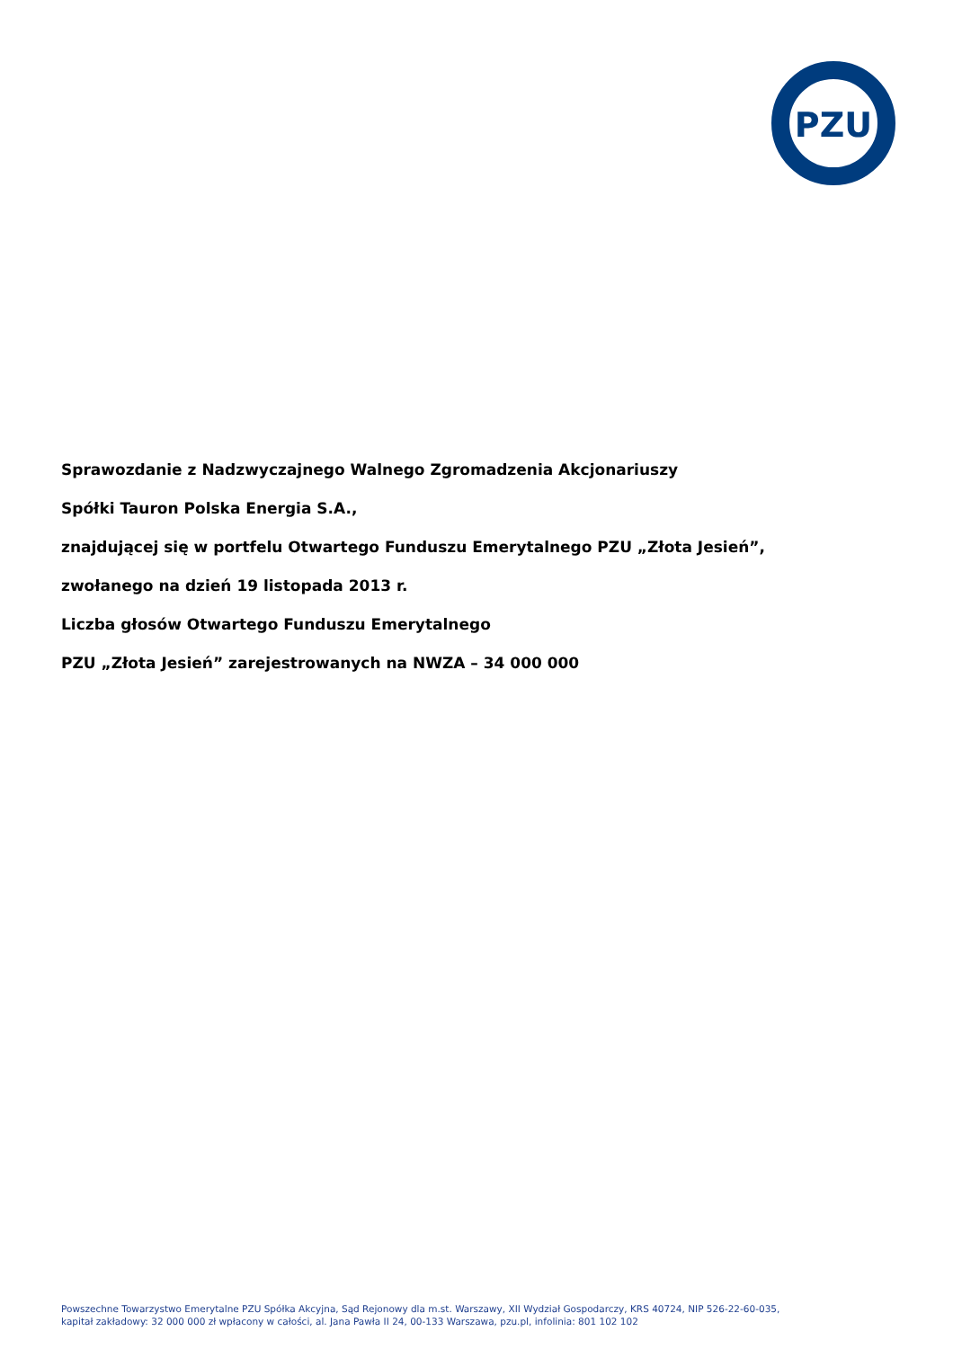PZU
Sprawozdanie z Nadzwyczajnego Walnego Zgromadzenia Akcjonariuszy
Spółki Tauron Polska Energia S.A.,
znajdującej się w portfelu Otwartego Funduszu Emerytalnego PZU „Złota Jesień”,
zwołanego na dzień 19 listopada 2013 r.
Liczba głosów Otwartego Funduszu Emerytalnego
PZU „Złota Jesień” zarejestrowanych na NWZA – 34 000 000
Powszechne Towarzystwo Emerytalne PZU Spółka Akcyjna, Sąd Rejonowy dla m.st. Warszawy, XII Wydział Gospodarczy, KRS 40724, NIP 526-22-60-035,
kapitał zakładowy: 32 000 000 zł wpłacony w całości, al. Jana Pawła II 24, 00-133 Warszawa, pzu.pl, infolinia: 801 102 102